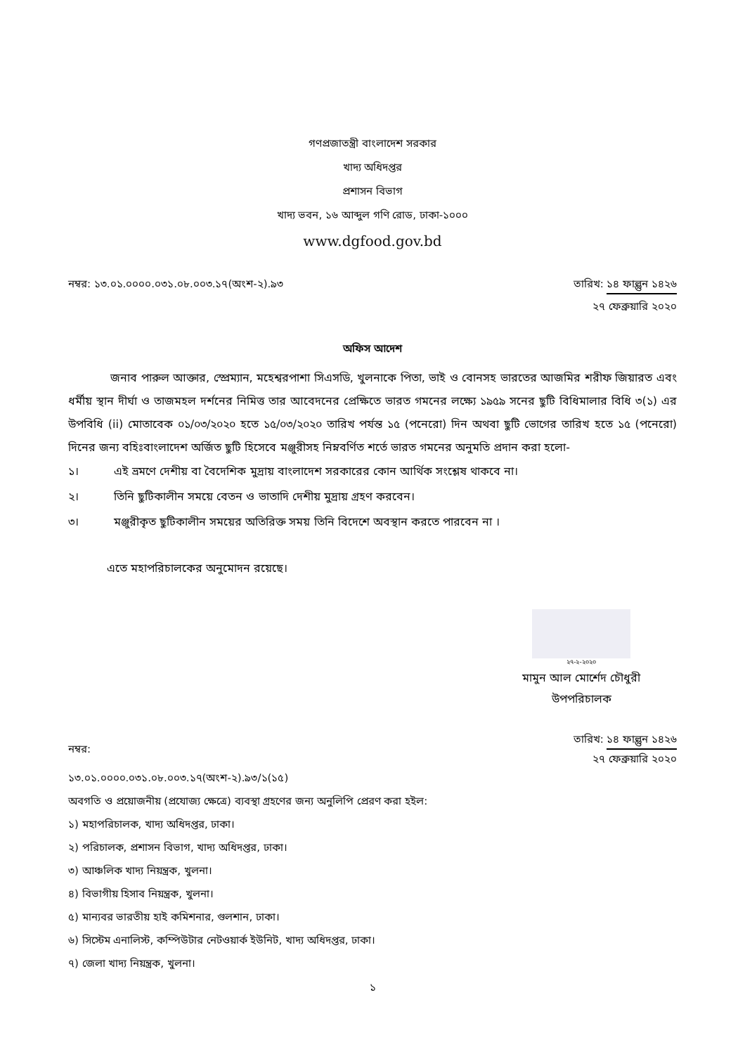গণপ্রজাতন্ত্রী বাংলাদেশ সরকার
খাদ্য অধিদপ্তর
প্রশাসন বিভাগ
খাদ্য ভবন, ১৬ আব্দুল গণি রোড, ঢাকা-১০০০
www.dgfood.gov.bd
নম্বর: ১৩.০১.০০০০.০৩১.০৮.০০৩.১৭(অংশ-২).৯৩
তারিখ: ১৪ ফাল্গুন ১৪২৬
২৭ ফেব্রুয়ারি ২০২০
অফিস আদেশ
জনাব পারুল আক্তার, স্প্রেম্যান, মহেশ্বরপাশা সিএসডি, খুলনাকে পিতা, ভাই ও বোনসহ ভারতের আজমির শরীফ জিয়ারত এবং ধর্মীয় স্থান দীর্ঘা ও তাজমহল দর্শনের নিমিত্ত তার আবেদনের প্রেক্ষিতে ভারত গমনের লক্ষ্যে ১৯৫৯ সনের ছুটি বিধিমালার বিধি ৩(১) এর উপবিধি (ii) মোতাবেক ০১/০৩/২০২০ হতে ১৫/০৩/২০২০ তারিখ পর্যন্ত ১৫ (পনেরো) দিন অথবা ছুটি ভোগের তারিখ হতে ১৫ (পনেরো) দিনের জন্য বহিঃবাংলাদেশ অর্জিত ছুটি হিসেবে মঞ্জুরীসহ নিম্নবর্ণিত শর্তে ভারত গমনের অনুমতি প্রদান করা হলো-
১। এই ভ্রমণে দেশীয় বা বৈদেশিক মুদ্রায় বাংলাদেশ সরকারের কোন আর্থিক সংশ্লেষ থাকবে না।
২। তিনি ছুটিকালীন সময়ে বেতন ও ভাতাদি দেশীয় মুদ্রায় গ্রহণ করবেন।
৩। মঞ্জুরীকৃত ছুটিকালীন সময়ের অতিরিক্ত সময় তিনি বিদেশে অবস্থান করতে পারবেন না ।
এতে মহাপরিচালকের অনুমোদন রয়েছে।
২৭-২-২০২০
মামুন আল মোর্শেদ চৌধুরী
উপপরিচালক
নম্বর:
তারিখ: ১৪ ফাল্গুন ১৪২৬
২৭ ফেব্রুয়ারি ২০২০
১৩.০১.০০০০.০৩১.০৮.০০৩.১৭(অংশ-২).৯৩/১(১৫)
অবগতি ও প্রয়োজনীয় (প্রযোজ্য ক্ষেত্রে) ব্যবস্থা গ্রহণের জন্য অনুলিপি প্রেরণ করা হইল:
১) মহাপরিচালক, খাদ্য অধিদপ্তর, ঢাকা।
২) পরিচালক, প্রশাসন বিভাগ, খাদ্য অধিদপ্তর, ঢাকা।
৩) আঞ্চলিক খাদ্য নিয়ন্ত্রক, খুলনা।
৪) বিভাগীয় হিসাব নিয়ন্ত্রক, খুলনা।
৫) মান্যবর ভারতীয় হাই কমিশনার, গুলশান, ঢাকা।
৬) সিস্টেম এনালিস্ট, কম্পিউটার নেটওয়ার্ক ইউনিট, খাদ্য অধিদপ্তর, ঢাকা।
৭) জেলা খাদ্য নিয়ন্ত্রক, খুলনা।
১